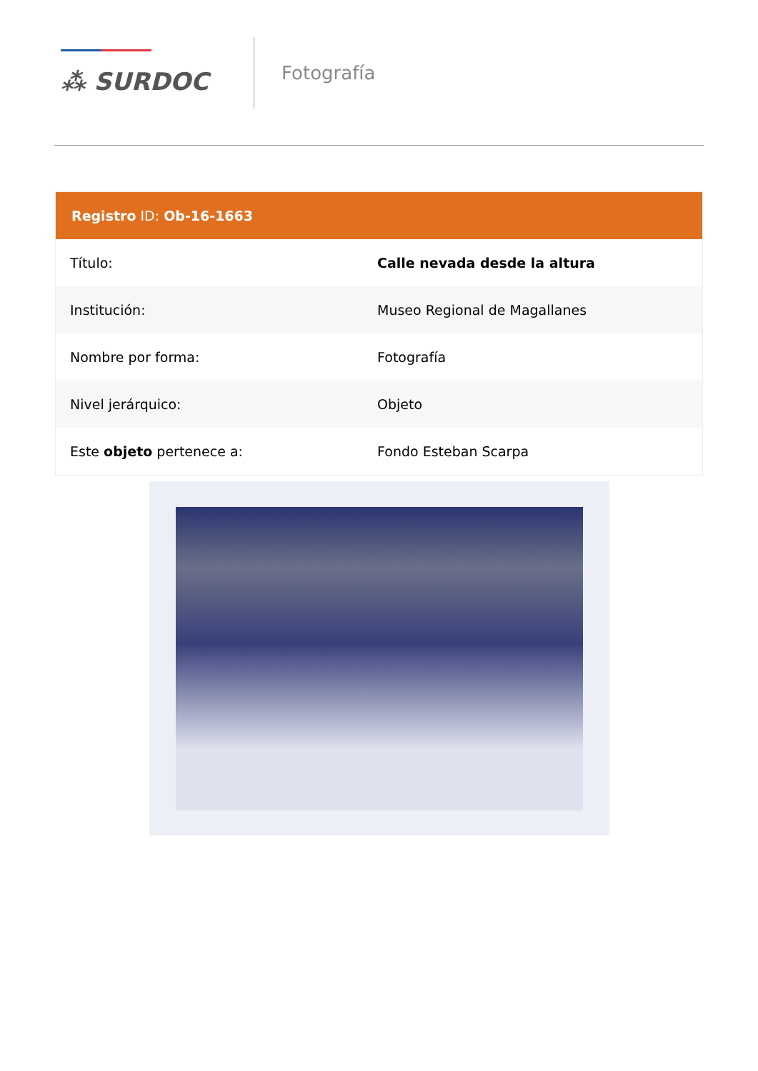⁂ SURDOC
Fotografía
Registro ID: Ob-16-1663
| Título: | Calle nevada desde la altura |
| Institución: | Museo Regional de Magallanes |
| Nombre por forma: | Fotografía |
| Nivel jerárquico: | Objeto |
| Este objeto pertenece a: | Fondo Esteban Scarpa |